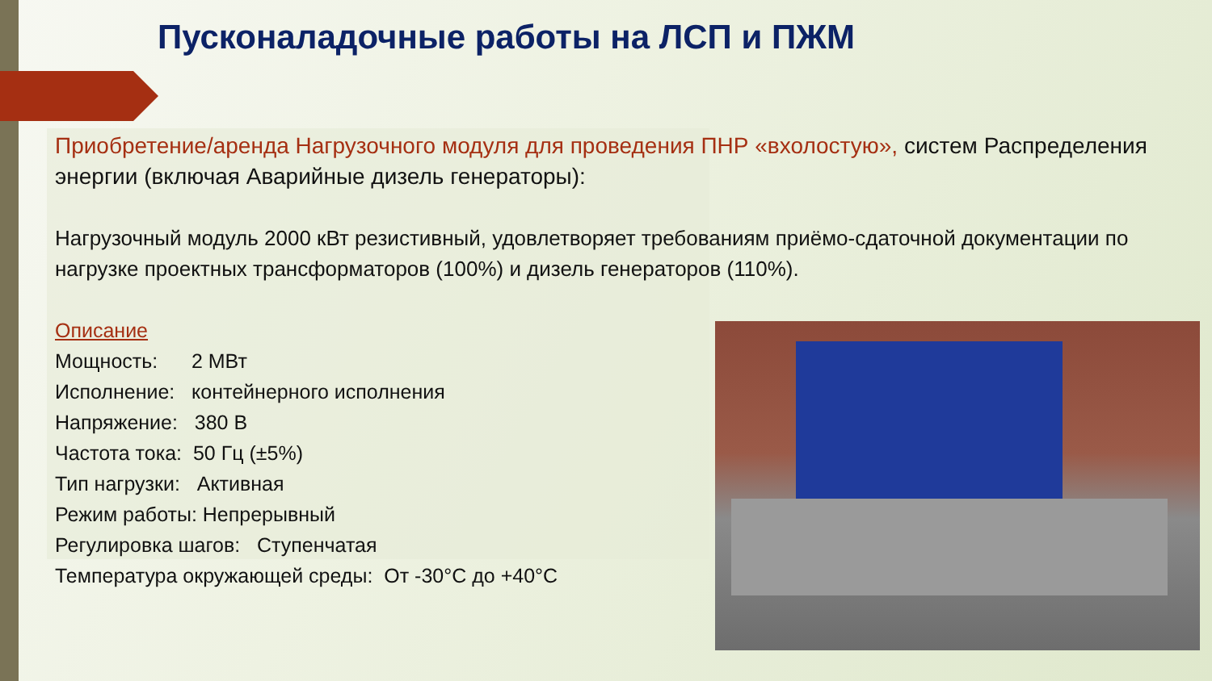Пусконаладочные работы на ЛСП и ПЖМ
Приобретение/аренда Нагрузочного модуля для проведения ПНР «вхолостую», систем Распределения энергии (включая Аварийные дизель генераторы):
Нагрузочный модуль 2000 кВт резистивный, удовлетворяет требованиям приёмо-сдаточной документации по нагрузке проектных трансформаторов (100%) и дизель генераторов (110%).
Описание
Мощность: 2 МВт
Исполнение: контейнерного исполнения
Напряжение: 380 В
Частота тока: 50 Гц (±5%)
Тип нагрузки: Активная
Режим работы: Непрерывный
Регулировка шагов: Ступенчатая
Температура окружающей среды: От -30°C до +40°C